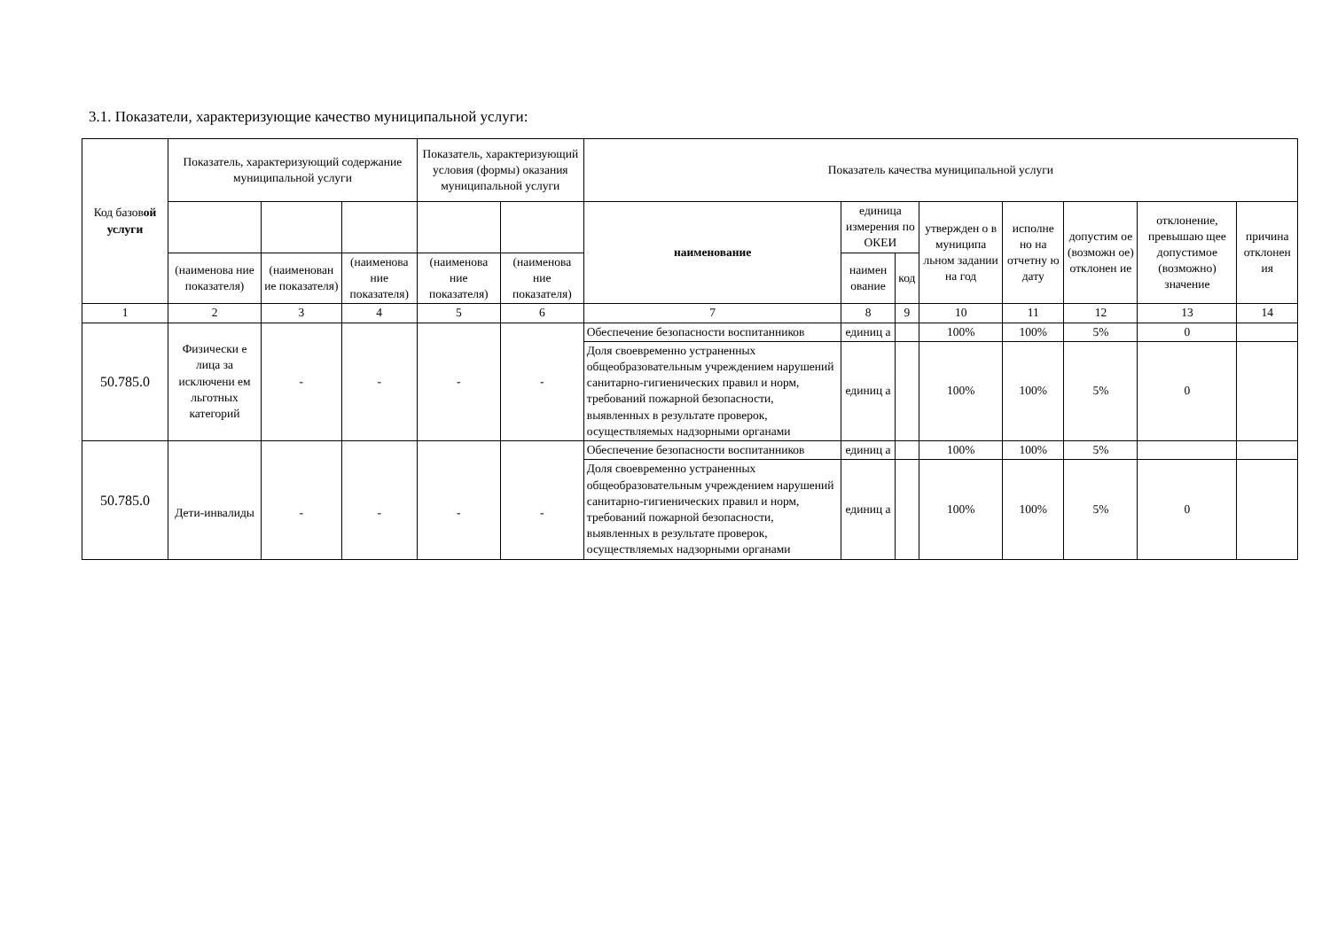3.1. Показатели, характеризующие качество муниципальной услуги:
| Код базов ой услуги | Показатель, характеризующий содержание муниципальной услуги | | | Показатель, характеризующий условия (формы) оказания муниципальной услуги | | Показатель качества муниципальной услуги | | | | | | | |
| --- | --- | --- | --- | --- | --- | --- | --- | --- | --- | --- | --- | --- | --- |
| | | | | | | наименование | единица измерения по ОКЕИ | | утвержден о в муниципа льном задании на год | исполне но на отчетну ю дату | допустим ое (возможн ое) отклонен ие | отклонение, превышаю щее допустимое (возможно) значение | причина отклонен ия |
| | (наименова ние показателя) | (наименован ие показателя) | (наименова ние показателя) | (наименова ние показателя) | (наименова ние показателя) | | наимен ование | код | | | | | |
| 1 | 2 | 3 | 4 | 5 | 6 | 7 | 8 | 9 | 10 | 11 | 12 | 13 | 14 |
| 50.785.0 | Физически е лица за исключени ем льготных категорий | - | - | - | - | Обеспечение безопасности воспитанников | единиц а | | 100% | 100% | 5% | 0 | |
| | | | | | | Доля своевременно устраненных общеобразовательным учреждением нарушений санитарно-гигиенических правил и норм, требований пожарной безопасности, выявленных в результате проверок, осуществляемых надзорными органами | единиц а | | 100% | 100% | 5% | 0 | |
| 50.785.0 | Дети-инвалиды | - | - | - | - | Обеспечение безопасности воспитанников | единиц а | | 100% | 100% | 5% | | |
| | | | | | | Доля своевременно устраненных общеобразовательным учреждением нарушений санитарно-гигиенических правил и норм, требований пожарной безопасности, выявленных в результате проверок, осуществляемых надзорными органами | единиц а | | 100% | 100% | 5% | 0 | |